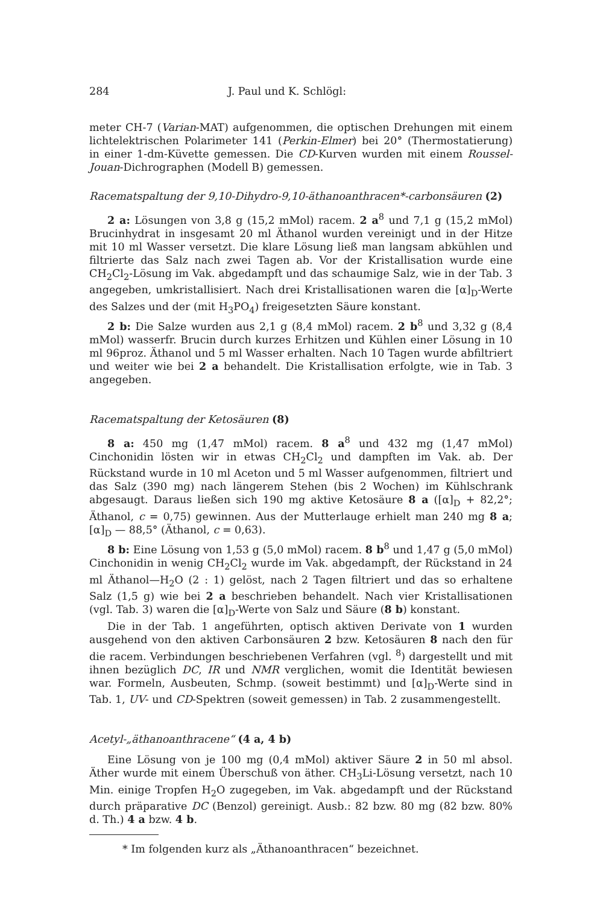284 J. Paul und K. Schlögl:
meter CH-7 (Varian-MAT) aufgenommen, die optischen Drehungen mit einem lichtelektrischen Polarimeter 141 (Perkin-Elmer) bei 20° (Thermostatierung) in einer 1-dm-Küvette gemessen. Die CD-Kurven wurden mit einem Roussel-Jouan-Dichrographen (Modell B) gemessen.
Racematspaltung der 9,10-Dihydro-9,10-äthanoanthracen*-carbonsäuren (2)
2 a: Lösungen von 3,8 g (15,2 mMol) racem. 2 a<sup>8</sup> und 7,1 g (15,2 mMol) Brucinhydrat in insgesamt 20 ml Äthanol wurden vereinigt und in der Hitze mit 10 ml Wasser versetzt. Die klare Lösung ließ man langsam abkühlen und filtrierte das Salz nach zwei Tagen ab. Vor der Kristallisation wurde eine CH<sub>2</sub>Cl<sub>2</sub>-Lösung im Vak. abgedampft und das schaumige Salz, wie in der Tab. 3 angegeben, umkristallisiert. Nach drei Kristallisationen waren die [α]<sub>D</sub>-Werte des Salzes und der (mit H<sub>3</sub>PO<sub>4</sub>) freigesetzten Säure konstant.
2 b: Die Salze wurden aus 2,1 g (8,4 mMol) racem. 2 b<sup>8</sup> und 3,32 g (8,4 mMol) wasserfr. Brucin durch kurzes Erhitzen und Kühlen einer Lösung in 10 ml 96proz. Äthanol und 5 ml Wasser erhalten. Nach 10 Tagen wurde abfiltriert und weiter wie bei 2 a behandelt. Die Kristallisation erfolgte, wie in Tab. 3 angegeben.
Racematspaltung der Ketosäuren (8)
8 a: 450 mg (1,47 mMol) racem. 8 a<sup>8</sup> und 432 mg (1,47 mMol) Cinchonidin lösten wir in etwas CH<sub>2</sub>Cl<sub>2</sub> und dampften im Vak. ab. Der Rückstand wurde in 10 ml Aceton und 5 ml Wasser aufgenommen, filtriert und das Salz (390 mg) nach längerem Stehen (bis 2 Wochen) im Kühlschrank abgesaugt. Daraus ließen sich 190 mg aktive Ketosäure 8 a ([α]<sub>D</sub> + 82,2°; Äthanol, c = 0,75) gewinnen. Aus der Mutterlauge erhielt man 240 mg 8 a; [α]<sub>D</sub> — 88,5° (Äthanol, c = 0,63).
8 b: Eine Lösung von 1,53 g (5,0 mMol) racem. 8 b<sup>8</sup> und 1,47 g (5,0 mMol) Cinchonidin in wenig CH<sub>2</sub>Cl<sub>2</sub> wurde im Vak. abgedampft, der Rückstand in 24 ml Äthanol—H<sub>2</sub>O (2 : 1) gelöst, nach 2 Tagen filtriert und das so erhaltene Salz (1,5 g) wie bei 2 a beschrieben behandelt. Nach vier Kristallisationen (vgl. Tab. 3) waren die [α]<sub>D</sub>-Werte von Salz und Säure (8 b) konstant.
Die in der Tab. 1 angeführten, optisch aktiven Derivate von 1 wurden ausgehend von den aktiven Carbonsäuren 2 bzw. Ketosäuren 8 nach den für die racem. Verbindungen beschriebenen Verfahren (vgl. <sup>8</sup>) dargestellt und mit ihnen bezüglich DC, IR und NMR verglichen, womit die Identität bewiesen war. Formeln, Ausbeuten, Schmp. (soweit bestimmt) und [α]<sub>D</sub>-Werte sind in Tab. 1, UV- und CD-Spektren (soweit gemessen) in Tab. 2 zusammengestellt.
Acetyl-„äthanoanthracene“ (4 a, 4 b)
Eine Lösung von je 100 mg (0,4 mMol) aktiver Säure 2 in 50 ml absol. Äther wurde mit einem Überschuß von äther. CH<sub>3</sub>Li-Lösung versetzt, nach 10 Min. einige Tropfen H<sub>2</sub>O zugegeben, im Vak. abgedampft und der Rückstand durch präparative DC (Benzol) gereinigt. Ausb.: 82 bzw. 80 mg (82 bzw. 80% d. Th.) 4 a bzw. 4 b.
* Im folgenden kurz als „Äthanoanthracen“ bezeichnet.